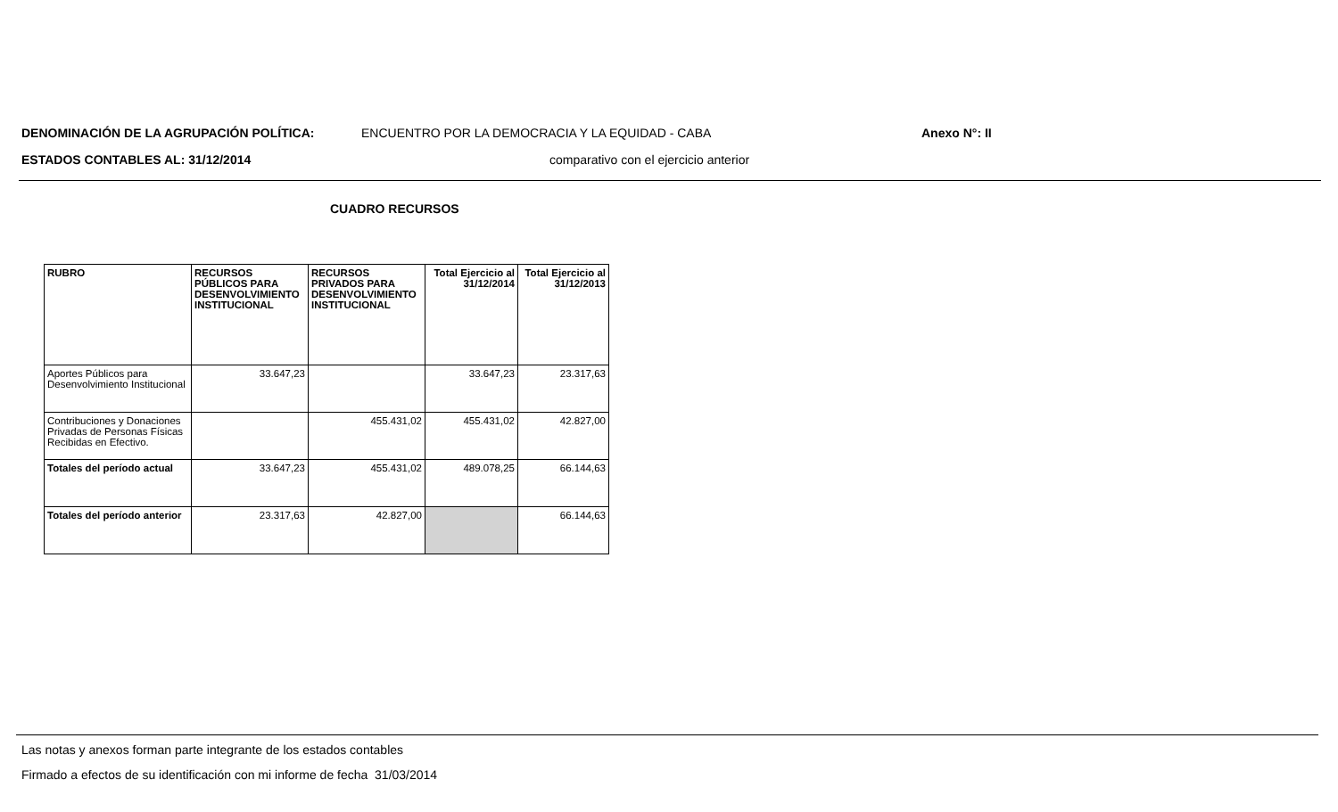DENOMINACIÓN DE LA AGRUPACIÓN POLÍTICA: ENCUENTRO POR LA DEMOCRACIA Y LA EQUIDAD - CABA Anexo N°: II
ESTADOS CONTABLES AL: 31/12/2014 comparativo con el ejercicio anterior
CUADRO RECURSOS
| RUBRO | RECURSOS PÚBLICOS PARA DESENVOLVIMIENTO INSTITUCIONAL | RECURSOS PRIVADOS PARA DESENVOLVIMIENTO INSTITUCIONAL | Total Ejercicio al 31/12/2014 | Total Ejercicio al 31/12/2013 |
| --- | --- | --- | --- | --- |
| Aportes Públicos para Desenvolvimiento Institucional | 33.647,23 | | 33.647,23 | 23.317,63 |
| Contribuciones y Donaciones Privadas de Personas Físicas Recibidas en Efectivo. | | 455.431,02 | 455.431,02 | 42.827,00 |
| Totales del período actual | 33.647,23 | 455.431,02 | 489.078,25 | 66.144,63 |
| Totales del período anterior | 23.317,63 | 42.827,00 | | 66.144,63 |
Las notas y anexos forman parte integrante de los estados contables
Firmado a efectos de su identificación con mi informe de fecha 31/03/2014